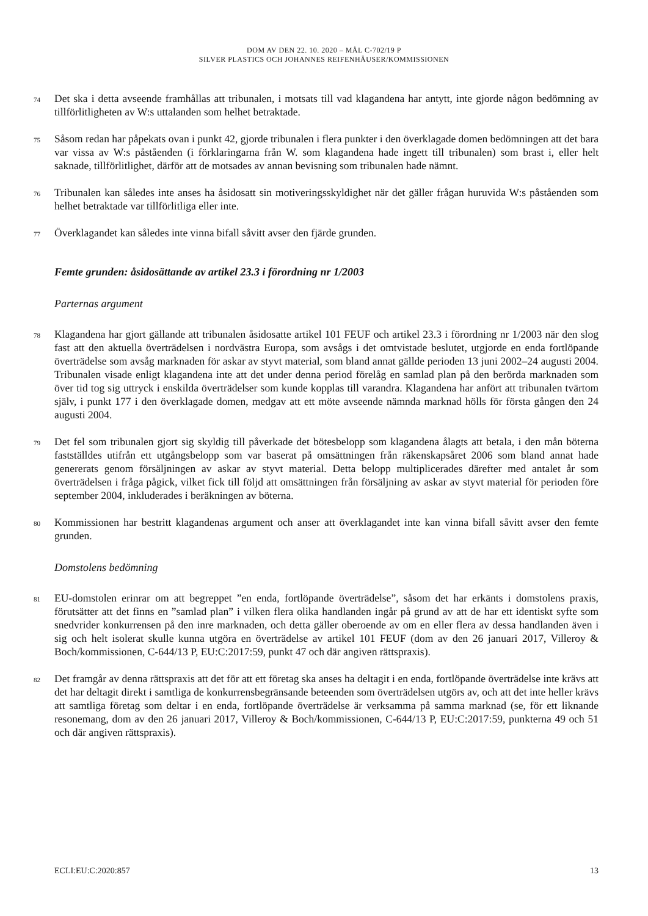DOM AV DEN 22. 10. 2020 – MÅL C-702/19 P
SILVER PLASTICS OCH JOHANNES REIFENHÄUSER/KOMMISSIONEN
74
Det ska i detta avseende framhållas att tribunalen, i motsats till vad klagandena har antytt, inte gjorde någon bedömning av tillförlitligheten av W:s uttalanden som helhet betraktade.
75
Såsom redan har påpekats ovan i punkt 42, gjorde tribunalen i flera punkter i den överklagade domen bedömningen att det bara var vissa av W:s påståenden (i förklaringarna från W. som klagandena hade ingett till tribunalen) som brast i, eller helt saknade, tillförlitlighet, därför att de motsades av annan bevisning som tribunalen hade nämnt.
76
Tribunalen kan således inte anses ha åsidosatt sin motiveringsskyldighet när det gäller frågan huruvida W:s påståenden som helhet betraktade var tillförlitliga eller inte.
77
Överklagandet kan således inte vinna bifall såvitt avser den fjärde grunden.
Femte grunden: åsidosättande av artikel 23.3 i förordning nr 1/2003
Parternas argument
78
Klagandena har gjort gällande att tribunalen åsidosatte artikel 101 FEUF och artikel 23.3 i förordning nr 1/2003 när den slog fast att den aktuella överträdelsen i nordvästra Europa, som avsågs i det omtvistade beslutet, utgjorde en enda fortlöpande överträdelse som avsåg marknaden för askar av styvt material, som bland annat gällde perioden 13 juni 2002–24 augusti 2004. Tribunalen visade enligt klagandena inte att det under denna period förelåg en samlad plan på den berörda marknaden som över tid tog sig uttryck i enskilda överträdelser som kunde kopplas till varandra. Klagandena har anfört att tribunalen tvärtom själv, i punkt 177 i den överklagade domen, medgav att ett möte avseende nämnda marknad hölls för första gången den 24 augusti 2004.
79
Det fel som tribunalen gjort sig skyldig till påverkade det bötesbelopp som klagandena ålagts att betala, i den mån böterna fastställdes utifrån ett utgångsbelopp som var baserat på omsättningen från räkenskapsåret 2006 som bland annat hade genererats genom försäljningen av askar av styvt material. Detta belopp multiplicerades därefter med antalet år som överträdelsen i fråga pågick, vilket fick till följd att omsättningen från försäljning av askar av styvt material för perioden före september 2004, inkluderades i beräkningen av böterna.
80
Kommissionen har bestritt klagandenas argument och anser att överklagandet inte kan vinna bifall såvitt avser den femte grunden.
Domstolens bedömning
81
EU-domstolen erinrar om att begreppet ”en enda, fortlöpande överträdelse”, såsom det har erkänts i domstolens praxis, förutsätter att det finns en ”samlad plan” i vilken flera olika handlanden ingår på grund av att de har ett identiskt syfte som snedvrider konkurrensen på den inre marknaden, och detta gäller oberoende av om en eller flera av dessa handlanden även i sig och helt isolerat skulle kunna utgöra en överträdelse av artikel 101 FEUF (dom av den 26 januari 2017, Villeroy & Boch/kommissionen, C-644/13 P, EU:C:2017:59, punkt 47 och där angiven rättspraxis).
82
Det framgår av denna rättspraxis att det för att ett företag ska anses ha deltagit i en enda, fortlöpande överträdelse inte krävs att det har deltagit direkt i samtliga de konkurrensbegränsande beteenden som överträdelsen utgörs av, och att det inte heller krävs att samtliga företag som deltar i en enda, fortlöpande överträdelse är verksamma på samma marknad (se, för ett liknande resonemang, dom av den 26 januari 2017, Villeroy & Boch/kommissionen, C-644/13 P, EU:C:2017:59, punkterna 49 och 51 och där angiven rättspraxis).
ECLI:EU:C:2020:857 13